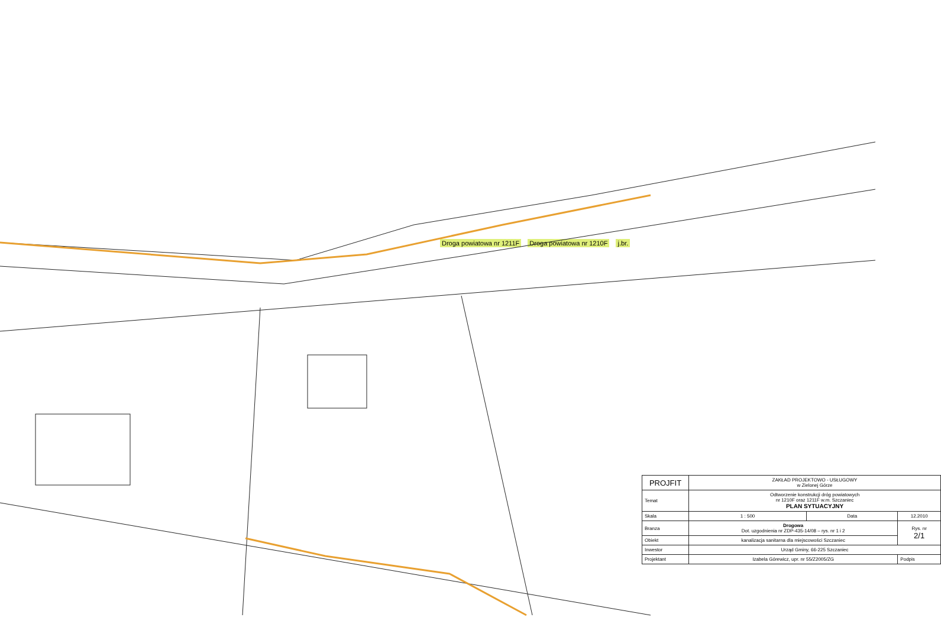Droga powiatowa nr 1211F Droga powiatowa nr 1210F j.br.
| PROJFIT | ZAKŁAD PROJEKTOWO - USŁUGOWY w Zielonej Górze | | | |
| Temat | Odtworzenie konstrukcji dróg powiatowych nr 1210F oraz 1211F w.m. Szczaniec PLAN SYTUACYJNY | | | |
| Skala | 1 : 500 | Data | 12.2010 | |
| Branza | Drogowa Dot. uzgodnienia nr ZDP-435-14/08 – rys. nr 1 i 2 | | Rys. nr 2/1 | |
| Obiekt | kanalizacja sanitarna dla miejscowości Szczaniec | | | |
| Inwestor | Urząd Gminy, 66-225 Szczaniec | | | |
| Projektant | Izabela Górewicz, upr. nr 55/Z2005/ZG | | | Podpis |